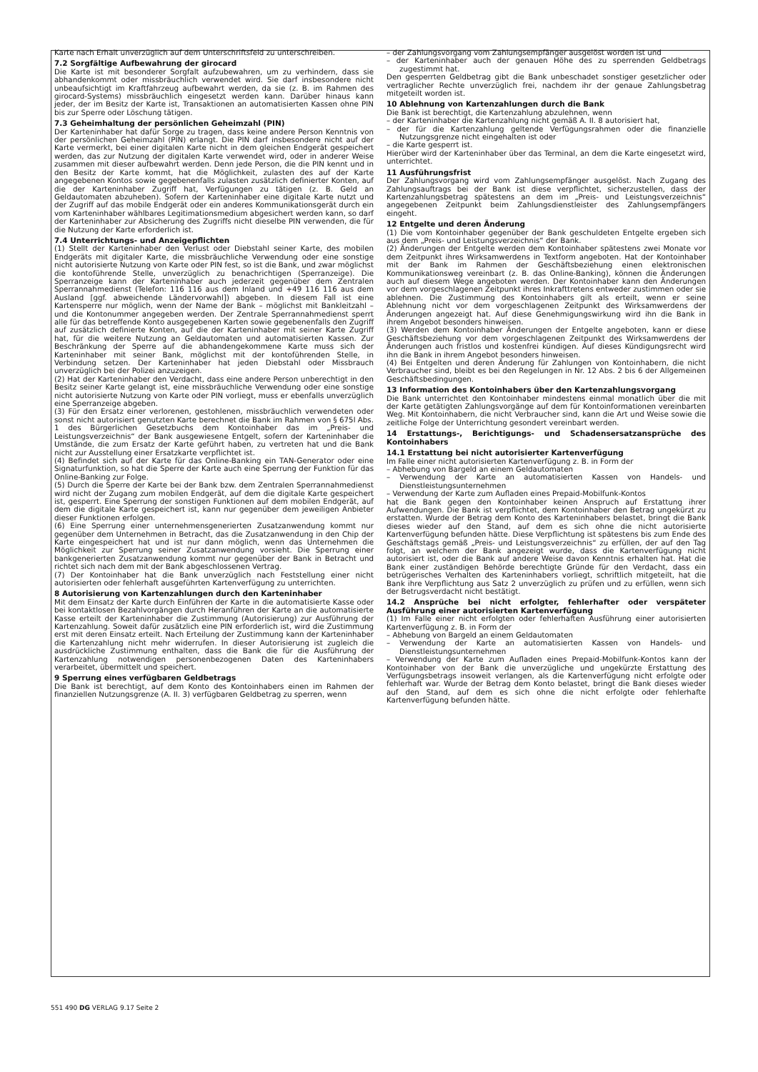Karte nach Erhalt unverzüglich auf dem Unterschriftsfeld zu unterschreiben.
7.2 Sorgfältige Aufbewahrung der girocard
Die Karte ist mit besonderer Sorgfalt aufzubewahren, um zu verhindern, dass sie abhandenkommt oder missbräuchlich verwendet wird. Sie darf insbesondere nicht unbeaufsichtigt im Kraftfahrzeug aufbewahrt werden, da sie (z. B. im Rahmen des girocard-Systems) missbräuchlich eingesetzt werden kann. Darüber hinaus kann jeder, der im Besitz der Karte ist, Transaktionen an automatisierten Kassen ohne PIN bis zur Sperre oder Löschung tätigen.
7.3 Geheimhaltung der persönlichen Geheimzahl (PIN)
Der Karteninhaber hat dafür Sorge zu tragen, dass keine andere Person Kenntnis von der persönlichen Geheimzahl (PIN) erlangt. Die PIN darf insbesondere nicht auf der Karte vermerkt, bei einer digitalen Karte nicht in dem gleichen Endgerät gespeichert werden, das zur Nutzung der digitalen Karte verwendet wird, oder in anderer Weise zusammen mit dieser aufbewahrt werden. Denn jede Person, die die PIN kennt und in den Besitz der Karte kommt, hat die Möglichkeit, zulasten des auf der Karte angegebenen Kontos sowie gegebenenfalls zulasten zusätzlich definierter Konten, auf die der Karteninhaber Zugriff hat, Verfügungen zu tätigen (z. B. Geld an Geldautomaten abzuheben). Sofern der Karteninhaber eine digitale Karte nutzt und der Zugriff auf das mobile Endgerät oder ein anderes Kommunikationsgerät durch ein vom Karteninhaber wählbares Legitimationsmedium abgesichert werden kann, so darf der Karteninhaber zur Absicherung des Zugriffs nicht dieselbe PIN verwenden, die für die Nutzung der Karte erforderlich ist.
7.4 Unterrichtungs- und Anzeigepflichten
(1) Stellt der Karteninhaber den Verlust oder Diebstahl seiner Karte, des mobilen Endgeräts mit digitaler Karte, die missbräuchliche Verwendung oder eine sonstige nicht autorisierte Nutzung von Karte oder PIN fest, so ist die Bank, und zwar möglichst die kontoführende Stelle, unverzüglich zu benachrichtigen (Sperranzeige). Die Sperranzeige kann der Karteninhaber auch jederzeit gegenüber dem Zentralen Sperrannahmedienst (Telefon: 116 116 aus dem Inland und +49 116 116 aus dem Ausland [ggf. abweichende Ländervorwahl]) abgeben. In diesem Fall ist eine Kartensperre nur möglich, wenn der Name der Bank – möglichst mit Bankleitzahl – und die Kontonummer angegeben werden. Der Zentrale Sperrannahmedienst sperrt alle für das betreffende Konto ausgegebenen Karten sowie gegebenenfalls den Zugriff auf zusätzlich definierte Konten, auf die der Karteninhaber mit seiner Karte Zugriff hat, für die weitere Nutzung an Geldautomaten und automatisierten Kassen. Zur Beschränkung der Sperre auf die abhandengekommene Karte muss sich der Karteninhaber mit seiner Bank, möglichst mit der kontoführenden Stelle, in Verbindung setzen. Der Karteninhaber hat jeden Diebstahl oder Missbrauch unverzüglich bei der Polizei anzuzeigen.
(2) Hat der Karteninhaber den Verdacht, dass eine andere Person unberechtigt in den Besitz seiner Karte gelangt ist, eine missbräuchliche Verwendung oder eine sonstige nicht autorisierte Nutzung von Karte oder PIN vorliegt, muss er ebenfalls unverzüglich eine Sperranzeige abgeben.
(3) Für den Ersatz einer verlorenen, gestohlenen, missbräuchlich verwendeten oder sonst nicht autorisiert genutzten Karte berechnet die Bank im Rahmen von § 675l Abs. 1 des Bürgerlichen Gesetzbuchs dem Kontoinhaber das im „Preis- und Leistungsverzeichnis“ der Bank ausgewiesene Entgelt, sofern der Karteninhaber die Umstände, die zum Ersatz der Karte geführt haben, zu vertreten hat und die Bank nicht zur Ausstellung einer Ersatzkarte verpflichtet ist.
(4) Befindet sich auf der Karte für das Online-Banking ein TAN-Generator oder eine Signaturfunktion, so hat die Sperre der Karte auch eine Sperrung der Funktion für das Online-Banking zur Folge.
(5) Durch die Sperre der Karte bei der Bank bzw. dem Zentralen Sperrannahmedienst wird nicht der Zugang zum mobilen Endgerät, auf dem die digitale Karte gespeichert ist, gesperrt. Eine Sperrung der sonstigen Funktionen auf dem mobilen Endgerät, auf dem die digitale Karte gespeichert ist, kann nur gegenüber dem jeweiligen Anbieter dieser Funktionen erfolgen.
(6) Eine Sperrung einer unternehmensgenerierten Zusatzanwendung kommt nur gegenüber dem Unternehmen in Betracht, das die Zusatzanwendung in den Chip der Karte eingespeichert hat und ist nur dann möglich, wenn das Unternehmen die Möglichkeit zur Sperrung seiner Zusatzanwendung vorsieht. Die Sperrung einer bankgenerierten Zusatzanwendung kommt nur gegenüber der Bank in Betracht und richtet sich nach dem mit der Bank abgeschlossenen Vertrag.
(7) Der Kontoinhaber hat die Bank unverzüglich nach Feststellung einer nicht autorisierten oder fehlerhaft ausgeführten Kartenverfügung zu unterrichten.
8 Autorisierung von Kartenzahlungen durch den Karteninhaber
Mit dem Einsatz der Karte durch Einführen der Karte in die automatisierte Kasse oder bei kontaktlosen Bezahlvorgängen durch Heranführen der Karte an die automatisierte Kasse erteilt der Karteninhaber die Zustimmung (Autorisierung) zur Ausführung der Kartenzahlung. Soweit dafür zusätzlich eine PIN erforderlich ist, wird die Zustimmung erst mit deren Einsatz erteilt. Nach Erteilung der Zustimmung kann der Karteninhaber die Kartenzahlung nicht mehr widerrufen. In dieser Autorisierung ist zugleich die ausdrückliche Zustimmung enthalten, dass die Bank die für die Ausführung der Kartenzahlung notwendigen personenbezogenen Daten des Karteninhabers verarbeitet, übermittelt und speichert.
9 Sperrung eines verfügbaren Geldbetrags
Die Bank ist berechtigt, auf dem Konto des Kontoinhabers einen im Rahmen der finanziellen Nutzungsgrenze (A. II. 3) verfügbaren Geldbetrag zu sperren, wenn
– der Zahlungsvorgang vom Zahlungsempfänger ausgelöst worden ist und
– der Karteninhaber auch der genauen Höhe des zu sperrenden Geldbetrags zugestimmt hat.
Den gesperrten Geldbetrag gibt die Bank unbeschadet sonstiger gesetzlicher oder vertraglicher Rechte unverzüglich frei, nachdem ihr der genaue Zahlungsbetrag mitgeteilt worden ist.
10 Ablehnung von Kartenzahlungen durch die Bank
Die Bank ist berechtigt, die Kartenzahlung abzulehnen, wenn
– der Karteninhaber die Kartenzahlung nicht gemäß A. II. 8 autorisiert hat,
– der für die Kartenzahlung geltende Verfügungsrahmen oder die finanzielle Nutzungsgrenze nicht eingehalten ist oder
– die Karte gesperrt ist.
Hierüber wird der Karteninhaber über das Terminal, an dem die Karte eingesetzt wird, unterrichtet.
11 Ausführungsfrist
Der Zahlungsvorgang wird vom Zahlungsempfänger ausgelöst. Nach Zugang des Zahlungsauftrags bei der Bank ist diese verpflichtet, sicherzustellen, dass der Kartenzahlungsbetrag spätestens an dem im „Preis- und Leistungsverzeichnis“ angegebenen Zeitpunkt beim Zahlungsdienstleister des Zahlungsempfängers eingeht.
12 Entgelte und deren Änderung
(1) Die vom Kontoinhaber gegenüber der Bank geschuldeten Entgelte ergeben sich aus dem „Preis- und Leistungsverzeichnis“ der Bank.
(2) Änderungen der Entgelte werden dem Kontoinhaber spätestens zwei Monate vor dem Zeitpunkt ihres Wirksamwerdens in Textform angeboten. Hat der Kontoinhaber mit der Bank im Rahmen der Geschäftsbeziehung einen elektronischen Kommunikationsweg vereinbart (z. B. das Online-Banking), können die Änderungen auch auf diesem Wege angeboten werden. Der Kontoinhaber kann den Änderungen vor dem vorgeschlagenen Zeitpunkt ihres Inkrafttretens entweder zustimmen oder sie ablehnen. Die Zustimmung des Kontoinhabers gilt als erteilt, wenn er seine Ablehnung nicht vor dem vorgeschlagenen Zeitpunkt des Wirksamwerdens der Änderungen angezeigt hat. Auf diese Genehmigungswirkung wird ihn die Bank in ihrem Angebot besonders hinweisen.
(3) Werden dem Kontoinhaber Änderungen der Entgelte angeboten, kann er diese Geschäftsbeziehung vor dem vorgeschlagenen Zeitpunkt des Wirksamwerdens der Änderungen auch fristlos und kostenfrei kündigen. Auf dieses Kündigungsrecht wird ihn die Bank in ihrem Angebot besonders hinweisen.
(4) Bei Entgelten und deren Änderung für Zahlungen von Kontoinhabern, die nicht Verbraucher sind, bleibt es bei den Regelungen in Nr. 12 Abs. 2 bis 6 der Allgemeinen Geschäftsbedingungen.
13 Information des Kontoinhabers über den Kartenzahlungsvorgang
Die Bank unterrichtet den Kontoinhaber mindestens einmal monatlich über die mit der Karte getätigten Zahlungsvorgänge auf dem für Kontoinformationen vereinbarten Weg. Mit Kontoinhabern, die nicht Verbraucher sind, kann die Art und Weise sowie die zeitliche Folge der Unterrichtung gesondert vereinbart werden.
14 Erstattungs-, Berichtigungs- und Schadensersatzansprüche des Kontoinhabers
14.1 Erstattung bei nicht autorisierter Kartenverfügung
Im Falle einer nicht autorisierten Kartenverfügung z. B. in Form der
– Abhebung von Bargeld an einem Geldautomaten
– Verwendung der Karte an automatisierten Kassen von Handels- und Dienstleistungsunternehmen
– Verwendung der Karte zum Aufladen eines Prepaid-Mobilfunk-Kontos
hat die Bank gegen den Kontoinhaber keinen Anspruch auf Erstattung ihrer Aufwendungen. Die Bank ist verpflichtet, dem Kontoinhaber den Betrag ungekürzt zu erstatten. Wurde der Betrag dem Konto des Karteninhabers belastet, bringt die Bank dieses wieder auf den Stand, auf dem es sich ohne die nicht autorisierte Kartenverfügung befunden hätte. Diese Verpflichtung ist spätestens bis zum Ende des Geschäftstags gemäß „Preis- und Leistungsverzeichnis“ zu erfüllen, der auf den Tag folgt, an welchem der Bank angezeigt wurde, dass die Kartenverfügung nicht autorisiert ist, oder die Bank auf andere Weise davon Kenntnis erhalten hat. Hat die Bank einer zuständigen Behörde berechtigte Gründe für den Verdacht, dass ein betrügerisches Verhalten des Karteninhabers vorliegt, schriftlich mitgeteilt, hat die Bank ihre Verpflichtung aus Satz 2 unverzüglich zu prüfen und zu erfüllen, wenn sich der Betrugsverdacht nicht bestätigt.
14.2 Ansprüche bei nicht erfolgter, fehlerhafter oder verspäteter Ausführung einer autorisierten Kartenverfügung
(1) Im Falle einer nicht erfolgten oder fehlerhaften Ausführung einer autorisierten Kartenverfügung z. B. in Form der
– Abhebung von Bargeld an einem Geldautomaten
– Verwendung der Karte an automatisierten Kassen von Handels- und Dienstleistungsunternehmen
– Verwendung der Karte zum Aufladen eines Prepaid-Mobilfunk-Kontos kann der Kontoinhaber von der Bank die unverzügliche und ungekürzte Erstattung des Verfügungsbetrags insoweit verlangen, als die Kartenverfügung nicht erfolgte oder fehlerhaft war. Wurde der Betrag dem Konto belastet, bringt die Bank dieses wieder auf den Stand, auf dem es sich ohne die nicht erfolgte oder fehlerhafte Kartenverfügung befunden hätte.
551 490 DG VERLAG 9.17 Seite 2